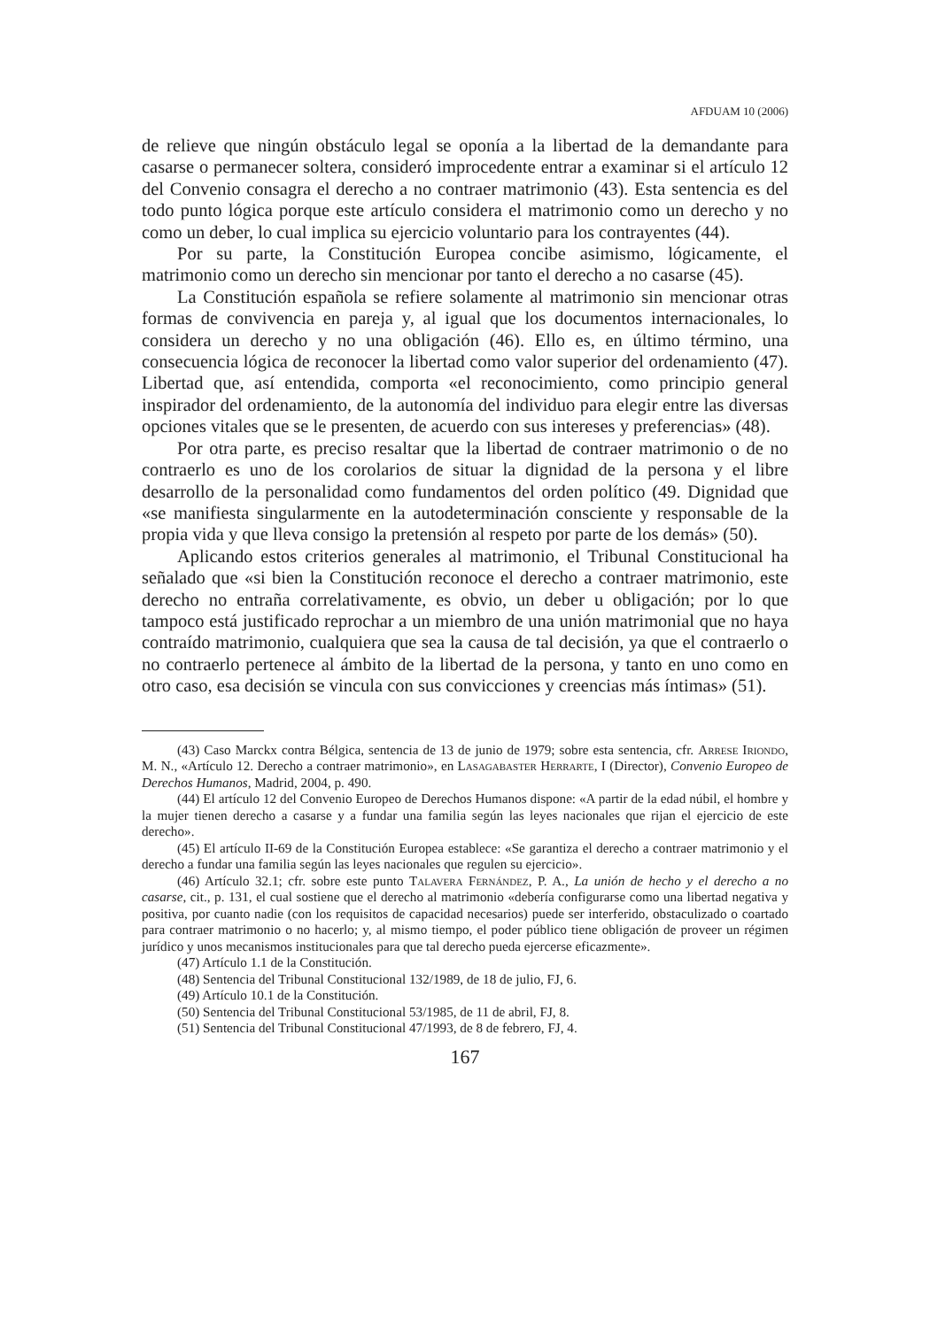AFDUAM 10 (2006)
de relieve que ningún obstáculo legal se oponía a la libertad de la demandante para casarse o permanecer soltera, consideró improcedente entrar a examinar si el artículo 12 del Convenio consagra el derecho a no contraer matrimonio (43). Esta sentencia es del todo punto lógica porque este artículo considera el matrimonio como un derecho y no como un deber, lo cual implica su ejercicio voluntario para los contrayentes (44).
Por su parte, la Constitución Europea concibe asimismo, lógicamente, el matrimonio como un derecho sin mencionar por tanto el derecho a no casarse (45).
La Constitución española se refiere solamente al matrimonio sin mencionar otras formas de convivencia en pareja y, al igual que los documentos internacionales, lo considera un derecho y no una obligación (46). Ello es, en último término, una consecuencia lógica de reconocer la libertad como valor superior del ordenamiento (47). Libertad que, así entendida, comporta «el reconocimiento, como principio general inspirador del ordenamiento, de la autonomía del individuo para elegir entre las diversas opciones vitales que se le presenten, de acuerdo con sus intereses y preferencias» (48).
Por otra parte, es preciso resaltar que la libertad de contraer matrimonio o de no contraerlo es uno de los corolarios de situar la dignidad de la persona y el libre desarrollo de la personalidad como fundamentos del orden político (49. Dignidad que «se manifiesta singularmente en la autodeterminación consciente y responsable de la propia vida y que lleva consigo la pretensión al respeto por parte de los demás» (50).
Aplicando estos criterios generales al matrimonio, el Tribunal Constitucional ha señalado que «si bien la Constitución reconoce el derecho a contraer matrimonio, este derecho no entraña correlativamente, es obvio, un deber u obligación; por lo que tampoco está justificado reprochar a un miembro de una unión matrimonial que no haya contraído matrimonio, cualquiera que sea la causa de tal decisión, ya que el contraerlo o no contraerlo pertenece al ámbito de la libertad de la persona, y tanto en uno como en otro caso, esa decisión se vincula con sus convicciones y creencias más íntimas» (51).
(43) Caso Marckx contra Bélgica, sentencia de 13 de junio de 1979; sobre esta sentencia, cfr. Arrese Iriondo, M. N., «Artículo 12. Derecho a contraer matrimonio», en Lasagabaster Herrarte, I (Director), Convenio Europeo de Derechos Humanos, Madrid, 2004, p. 490.
(44) El artículo 12 del Convenio Europeo de Derechos Humanos dispone: «A partir de la edad núbil, el hombre y la mujer tienen derecho a casarse y a fundar una familia según las leyes nacionales que rijan el ejercicio de este derecho».
(45) El artículo II-69 de la Constitución Europea establece: «Se garantiza el derecho a contraer matrimonio y el derecho a fundar una familia según las leyes nacionales que regulen su ejercicio».
(46) Artículo 32.1; cfr. sobre este punto Talavera Fernández, P. A., La unión de hecho y el derecho a no casarse, cit., p. 131, el cual sostiene que el derecho al matrimonio «debería configurarse como una libertad negativa y positiva, por cuanto nadie (con los requisitos de capacidad necesarios) puede ser interferido, obstaculizado o coartado para contraer matrimonio o no hacerlo; y, al mismo tiempo, el poder público tiene obligación de proveer un régimen jurídico y unos mecanismos institucionales para que tal derecho pueda ejercerse eficazmente».
(47) Artículo 1.1 de la Constitución.
(48) Sentencia del Tribunal Constitucional 132/1989, de 18 de julio, FJ, 6.
(49) Artículo 10.1 de la Constitución.
(50) Sentencia del Tribunal Constitucional 53/1985, de 11 de abril, FJ, 8.
(51) Sentencia del Tribunal Constitucional 47/1993, de 8 de febrero, FJ, 4.
167